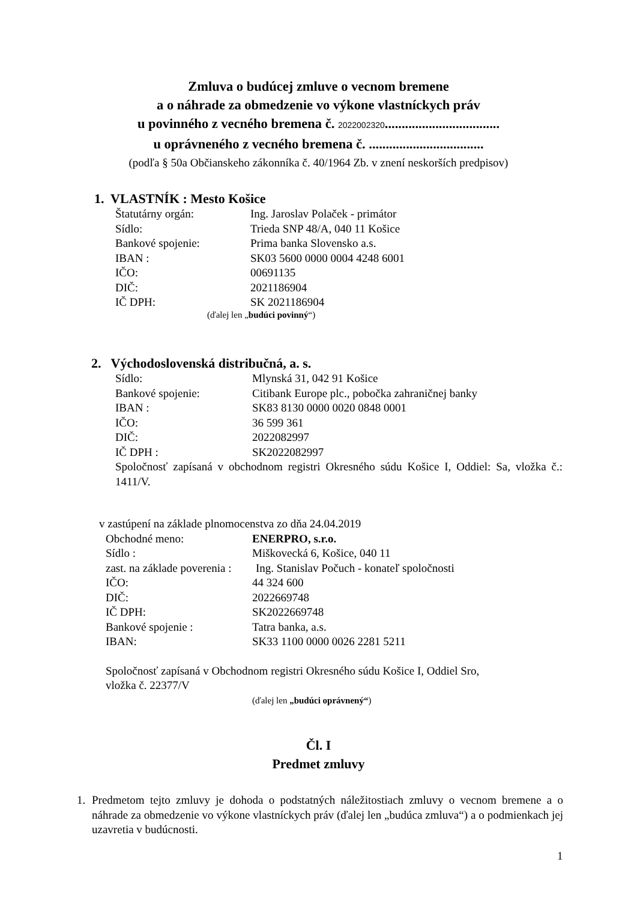Zmluva o budúcej zmluve o vecnom bremene
a o náhrade za obmedzenie vo výkone vlastníckych práv
u povinného z vecného bremena č. 2022002320..................................
u oprávneného z vecného bremena č. ..................................
(podľa § 50a Občianskeho zákonníka č. 40/1964 Zb. v znení neskorších predpisov)
1. VLASTNÍK : Mesto Košice
Štatutárny orgán: Ing. Jaroslav Polaček - primátor
Sídlo: Trieda SNP 48/A, 040 11 Košice
Bankové spojenie: Prima banka Slovensko a.s.
IBAN : SK03 5600 0000 0004 4248 6001
IČO: 00691135
DIČ: 2021186904
IČ DPH: SK 2021186904
(ďalej len „budúci povinný“)
2. Východoslovenská distribučná, a. s.
Sídlo: Mlynská 31, 042 91 Košice
Bankové spojenie: Citibank Europe plc., pobočka zahraničnej banky
IBAN : SK83 8130 0000 0020 0848 0001
IČO: 36 599 361
DIČ: 2022082997
IČ DPH : SK2022082997
Spoločnosť zapísaná v obchodnom registri Okresného súdu Košice I, Oddiel: Sa, vložka č.: 1411/V.
v zastúpení na základe plnomocenstva zo dňa 24.04.2019
Obchodné meno: ENERPRO, s.r.o.
Sídlo : Miškovecká 6, Košice, 040 11
zast. na základe poverenia : Ing. Stanislav Počuch - konateľ spoločnosti
IČO: 44 324 600
DIČ: 2022669748
IČ DPH: SK2022669748
Bankové spojenie : Tatra banka, a.s.
IBAN: SK33 1100 0000 0026 2281 5211
Spoločnosť zapísaná v Obchodnom registri Okresného súdu Košice I, Oddiel Sro,
vložka č. 22377/V
(ďalej len „budúci oprávnený“)
Čl. I
Predmet zmluvy
1. Predmetom tejto zmluvy je dohoda o podstatných náležitostiach zmluvy o vecnom bremene a o náhrade za obmedzenie vo výkone vlastníckych práv (ďalej len „budúca zmluva“) a o podmienkach jej uzavretia v budúcnosti.
1